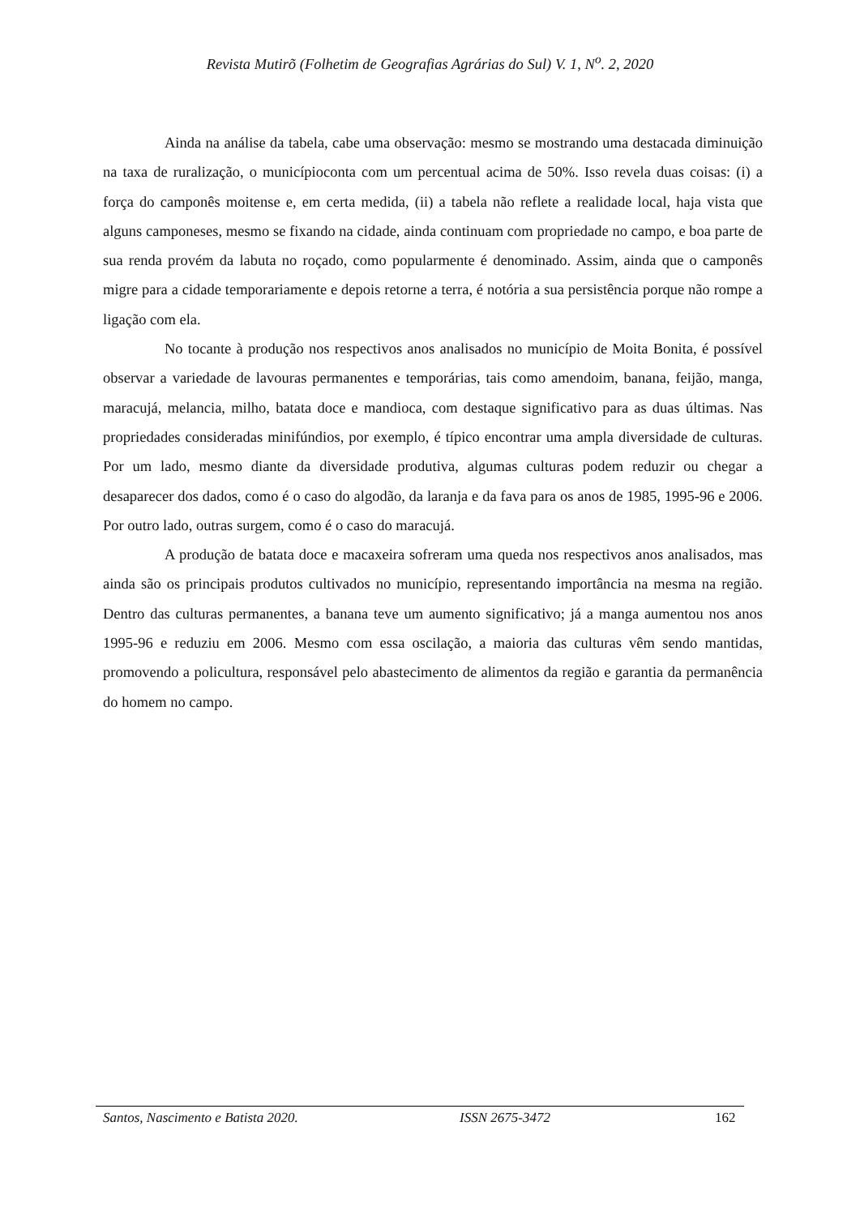Revista Mutirõ (Folhetim de Geografias Agrárias do Sul) V. 1, N<sup>o</sup>. 2, 2020
Ainda na análise da tabela, cabe uma observação: mesmo se mostrando uma destacada diminuição na taxa de ruralização, o municípioconta com um percentual acima de 50%. Isso revela duas coisas: (i) a força do camponês moitense e, em certa medida, (ii) a tabela não reflete a realidade local, haja vista que alguns camponeses, mesmo se fixando na cidade, ainda continuam com propriedade no campo, e boa parte de sua renda provém da labuta no roçado, como popularmente é denominado. Assim, ainda que o camponês migre para a cidade temporariamente e depois retorne a terra, é notória a sua persistência porque não rompe a ligação com ela.
No tocante à produção nos respectivos anos analisados no município de Moita Bonita, é possível observar a variedade de lavouras permanentes e temporárias, tais como amendoim, banana, feijão, manga, maracujá, melancia, milho, batata doce e mandioca, com destaque significativo para as duas últimas. Nas propriedades consideradas minifúndios, por exemplo, é típico encontrar uma ampla diversidade de culturas. Por um lado, mesmo diante da diversidade produtiva, algumas culturas podem reduzir ou chegar a desaparecer dos dados, como é o caso do algodão, da laranja e da fava para os anos de 1985, 1995-96 e 2006. Por outro lado, outras surgem, como é o caso do maracujá.
A produção de batata doce e macaxeira sofreram uma queda nos respectivos anos analisados, mas ainda são os principais produtos cultivados no município, representando importância na mesma na região. Dentro das culturas permanentes, a banana teve um aumento significativo; já a manga aumentou nos anos 1995-96 e reduziu em 2006. Mesmo com essa oscilação, a maioria das culturas vêm sendo mantidas, promovendo a policultura, responsável pelo abastecimento de alimentos da região e garantia da permanência do homem no campo.
Santos, Nascimento e Batista 2020. ISSN 2675-3472 162